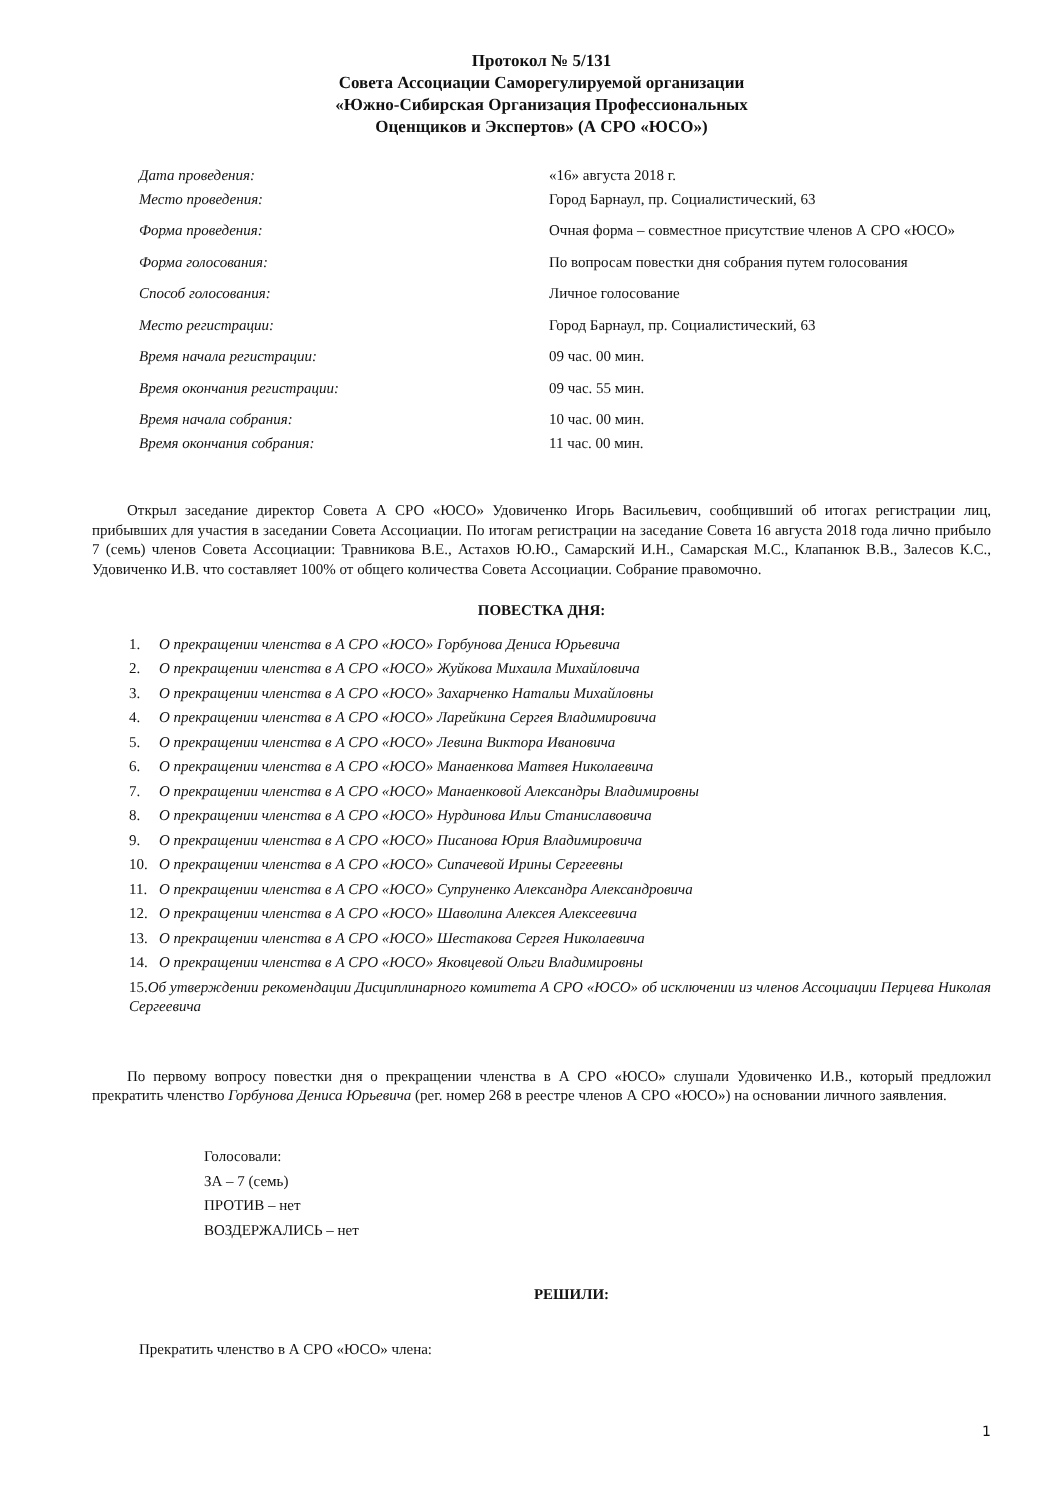Протокол № 5/131
Совета Ассоциации Саморегулируемой организации
«Южно-Сибирская Организация Профессиональных
Оценщиков и Экспертов» (А СРО «ЮСО»)
| Дата проведения: | «16» августа 2018 г. |
| Место проведения: | Город Барнаул, пр. Социалистический, 63 |
| Форма проведения: | Очная форма – совместное присутствие членов А СРО «ЮСО» |
| Форма голосования: | По вопросам повестки дня собрания путем голосования |
| Способ голосования: | Личное голосование |
| Место регистрации: | Город Барнаул, пр. Социалистический, 63 |
| Время начала регистрации: | 09 час. 00 мин. |
| Время окончания регистрации: | 09 час. 55 мин. |
| Время начала собрания: | 10 час. 00 мин. |
| Время окончания собрания: | 11 час. 00 мин. |
Открыл заседание директор Совета А СРО «ЮСО» Удовиченко Игорь Васильевич, сообщивший об итогах регистрации лиц, прибывших для участия в заседании Совета Ассоциации. По итогам регистрации на заседание Совета 16 августа 2018 года лично прибыло 7 (семь) членов Совета Ассоциации: Травникова В.Е., Астахов Ю.Ю., Самарский И.Н., Самарская М.С., Клапанюк В.В., Залесов К.С., Удовиченко И.В. что составляет 100% от общего количества Совета Ассоциации. Собрание правомочно.
ПОВЕСТКА ДНЯ:
1. О прекращении членства в А СРО «ЮСО» Горбунова Дениса Юрьевича
2. О прекращении членства в А СРО «ЮСО» Жуйкова Михаила Михайловича
3. О прекращении членства в А СРО «ЮСО» Захарченко Натальи Михайловны
4. О прекращении членства в А СРО «ЮСО» Ларейкина Сергея Владимировича
5. О прекращении членства в А СРО «ЮСО» Левина Виктора Ивановича
6. О прекращении членства в А СРО «ЮСО» Манаенкова Матвея Николаевича
7. О прекращении членства в А СРО «ЮСО» Манаенковой Александры Владимировны
8. О прекращении членства в А СРО «ЮСО» Нурдинова Ильи Станиславовича
9. О прекращении членства в А СРО «ЮСО» Писанова Юрия Владимировича
10. О прекращении членства в А СРО «ЮСО» Сипачевой Ирины Сергеевны
11. О прекращении членства в А СРО «ЮСО» Супруненко Александра Александровича
12. О прекращении членства в А СРО «ЮСО» Шаволина Алексея Алексеевича
13. О прекращении членства в А СРО «ЮСО» Шестакова Сергея Николаевича
14. О прекращении членства в А СРО «ЮСО» Яковцевой Ольги Владимировны
15. Об утверждении рекомендации Дисциплинарного комитета А СРО «ЮСО» об исключении из членов Ассоциации Перцева Николая Сергеевича
По первому вопросу повестки дня о прекращении членства в А СРО «ЮСО» слушали Удовиченко И.В., который предложил прекратить членство Горбунова Дениса Юрьевича (рег. номер 268 в реестре членов А СРО «ЮСО») на основании личного заявления.
Голосовали:
ЗА – 7 (семь)
ПРОТИВ – нет
ВОЗДЕРЖАЛИСЬ – нет
РЕШИЛИ:
Прекратить членство в А СРО «ЮСО» члена:
1